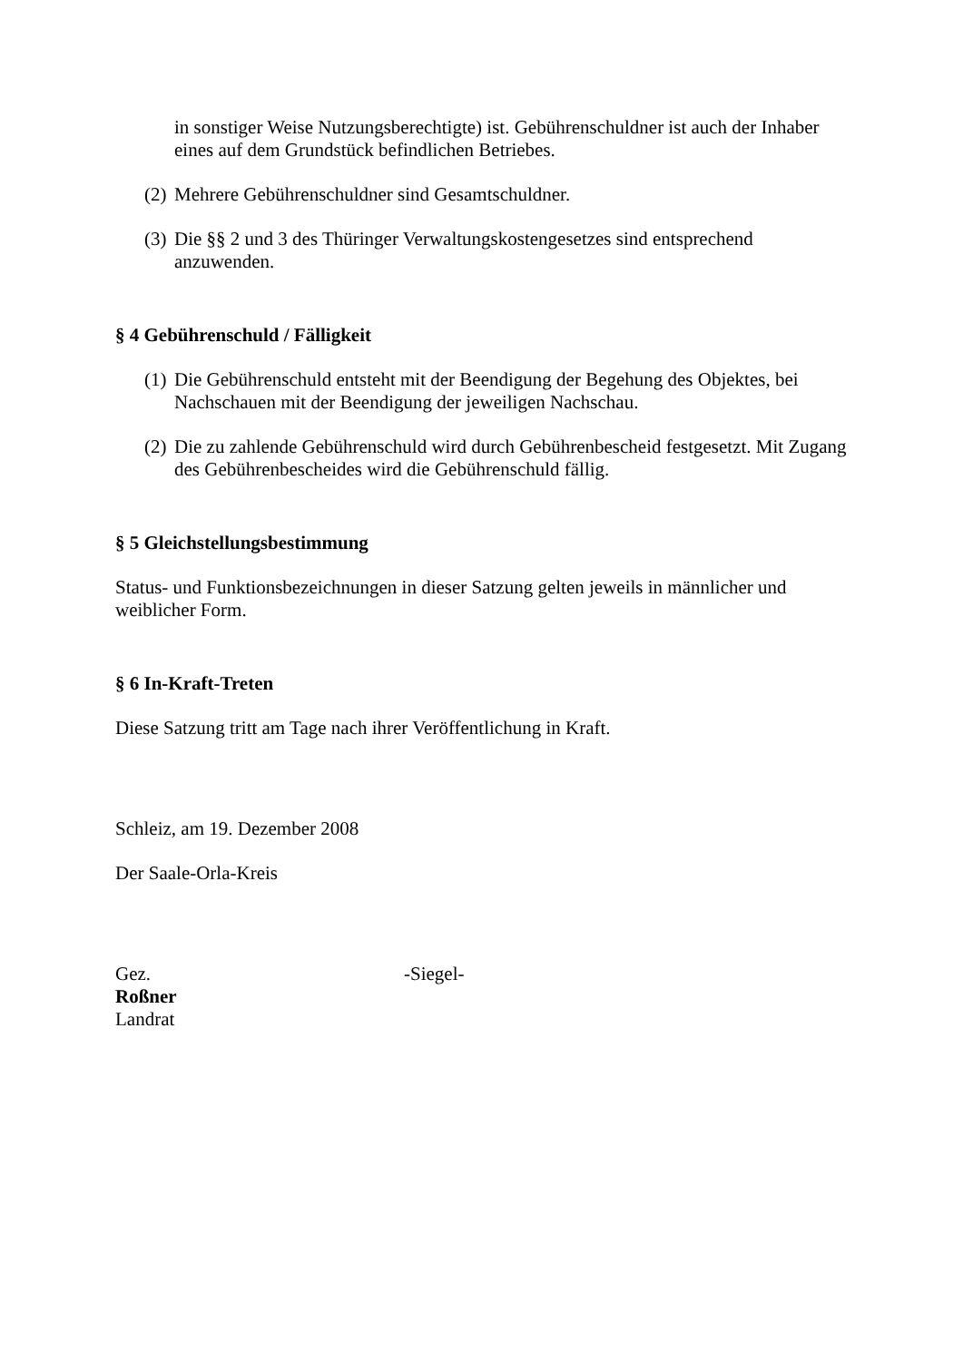in sonstiger Weise Nutzungsberechtigte) ist. Gebührenschuldner ist auch der Inhaber eines auf dem Grundstück befindlichen Betriebes.
(2) Mehrere Gebührenschuldner sind Gesamtschuldner.
(3) Die §§ 2 und 3 des Thüringer Verwaltungskostengesetzes sind entsprechend anzuwenden.
§ 4 Gebührenschuld / Fälligkeit
(1) Die Gebührenschuld entsteht mit der Beendigung der Begehung des Objektes, bei Nachschauen mit der Beendigung der jeweiligen Nachschau.
(2) Die zu zahlende Gebührenschuld wird durch Gebührenbescheid festgesetzt. Mit Zugang des Gebührenbescheides wird die Gebührenschuld fällig.
§ 5 Gleichstellungsbestimmung
Status- und Funktionsbezeichnungen in dieser Satzung gelten jeweils in männlicher und weiblicher Form.
§ 6 In-Kraft-Treten
Diese Satzung tritt am Tage nach ihrer Veröffentlichung in Kraft.
Schleiz, am 19. Dezember 2008
Der Saale-Orla-Kreis
Gez. -Siegel-
Roßner
Landrat